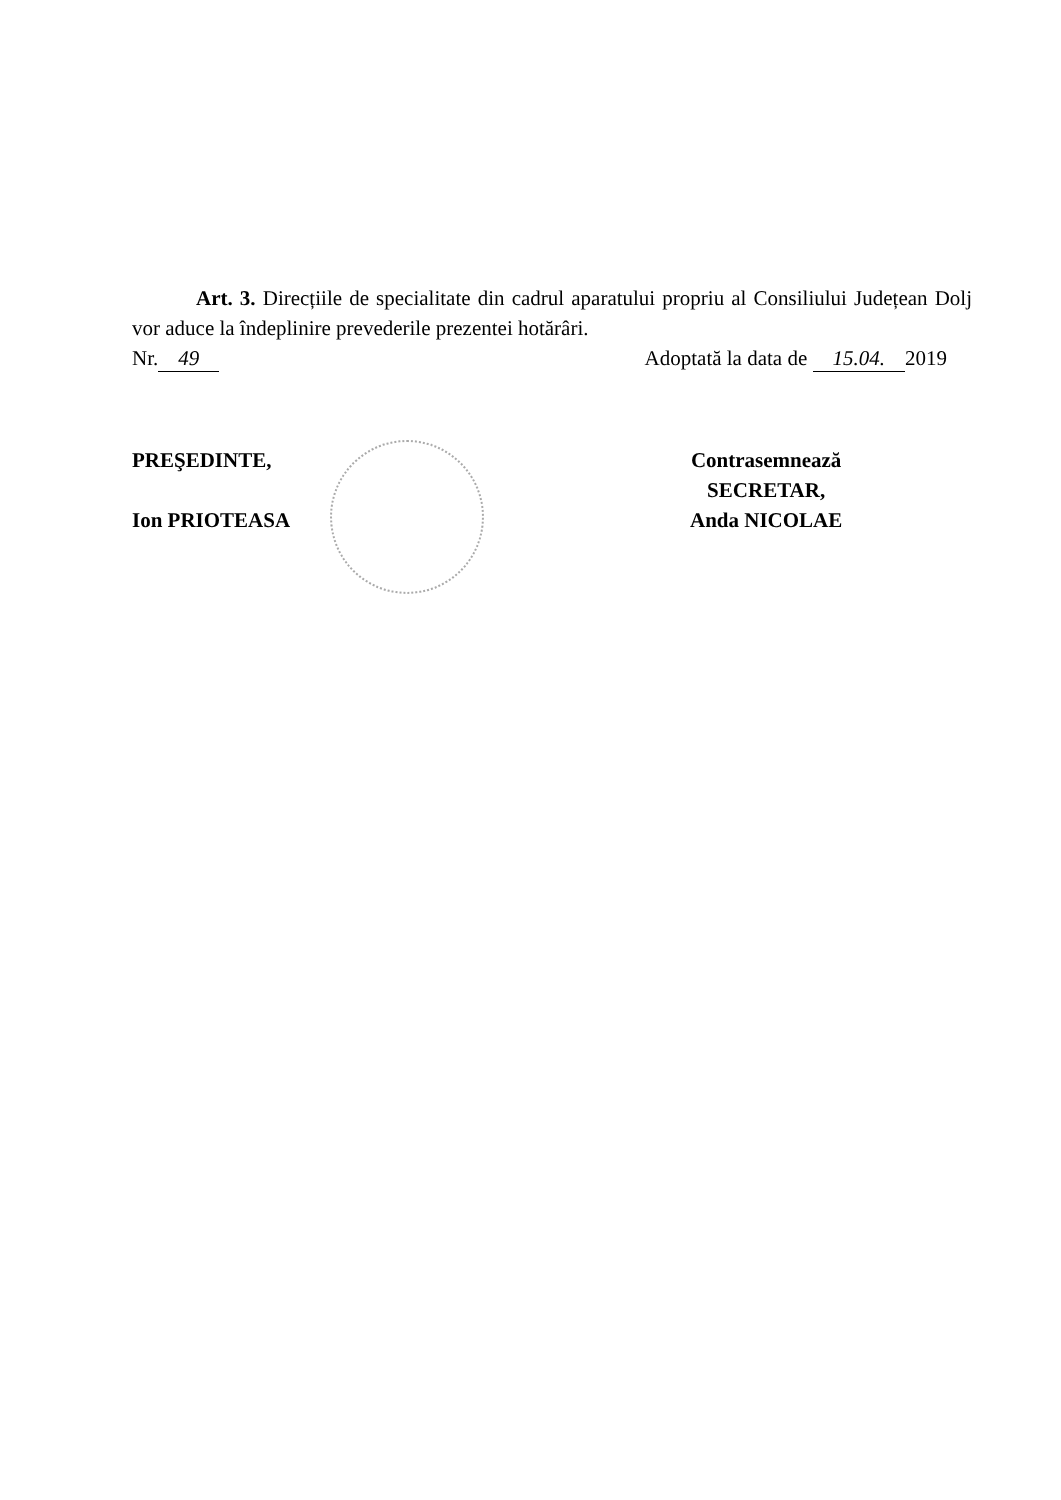Art. 3. Direcțiile de specialitate din cadrul aparatului propriu al Consiliului Județean Dolj vor aduce la îndeplinire prevederile prezentei hotărâri.
Nr. 49 Adoptată la data de 15.04. 2019
PREŞEDINTE,
Ion PRIOTEASA
Contrasemnează
SECRETAR,
Anda NICOLAE